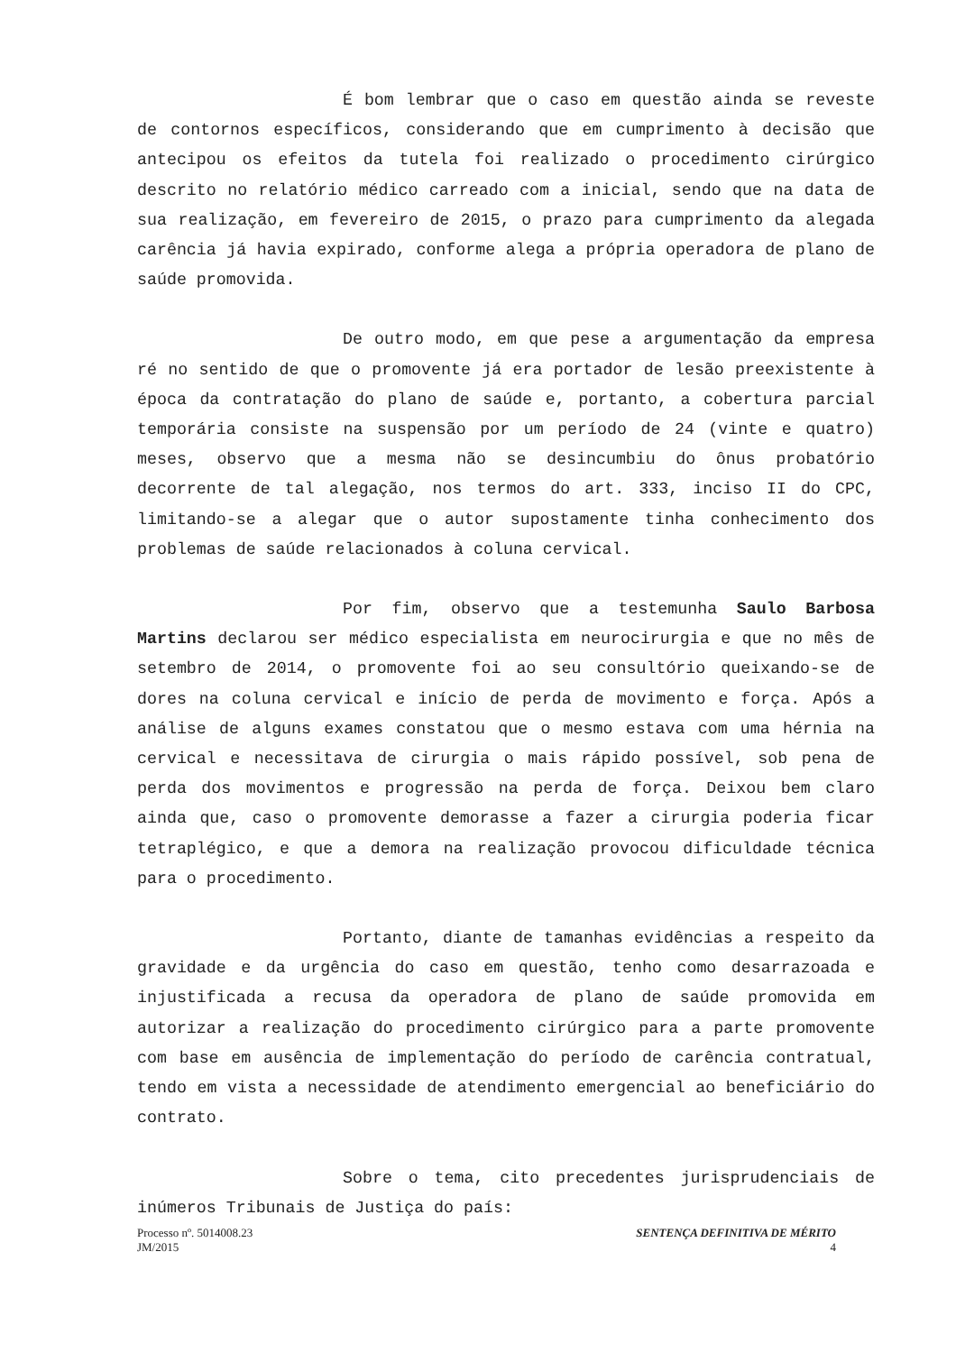É bom lembrar que o caso em questão ainda se reveste de contornos específicos, considerando que em cumprimento à decisão que antecipou os efeitos da tutela foi realizado o procedimento cirúrgico descrito no relatório médico carreado com a inicial, sendo que na data de sua realização, em fevereiro de 2015, o prazo para cumprimento da alegada carência já havia expirado, conforme alega a própria operadora de plano de saúde promovida.
De outro modo, em que pese a argumentação da empresa ré no sentido de que o promovente já era portador de lesão preexistente à época da contratação do plano de saúde e, portanto, a cobertura parcial temporária consiste na suspensão por um período de 24 (vinte e quatro) meses, observo que a mesma não se desincumbiu do ônus probatório decorrente de tal alegação, nos termos do art. 333, inciso II do CPC, limitando-se a alegar que o autor supostamente tinha conhecimento dos problemas de saúde relacionados à coluna cervical.
Por fim, observo que a testemunha Saulo Barbosa Martins declarou ser médico especialista em neurocirurgia e que no mês de setembro de 2014, o promovente foi ao seu consultório queixando-se de dores na coluna cervical e início de perda de movimento e força. Após a análise de alguns exames constatou que o mesmo estava com uma hérnia na cervical e necessitava de cirurgia o mais rápido possível, sob pena de perda dos movimentos e progressão na perda de força. Deixou bem claro ainda que, caso o promovente demorasse a fazer a cirurgia poderia ficar tetraplégico, e que a demora na realização provocou dificuldade técnica para o procedimento.
Portanto, diante de tamanhas evidências a respeito da gravidade e da urgência do caso em questão, tenho como desarrazoada e injustificada a recusa da operadora de plano de saúde promovida em autorizar a realização do procedimento cirúrgico para a parte promovente com base em ausência de implementação do período de carência contratual, tendo em vista a necessidade de atendimento emergencial ao beneficiário do contrato.
Sobre o tema, cito precedentes jurisprudenciais de inúmeros Tribunais de Justiça do país:
Processo nº. 5014008.23
JM/2015
SENTENÇA DEFINITIVA DE MÉRITO
4